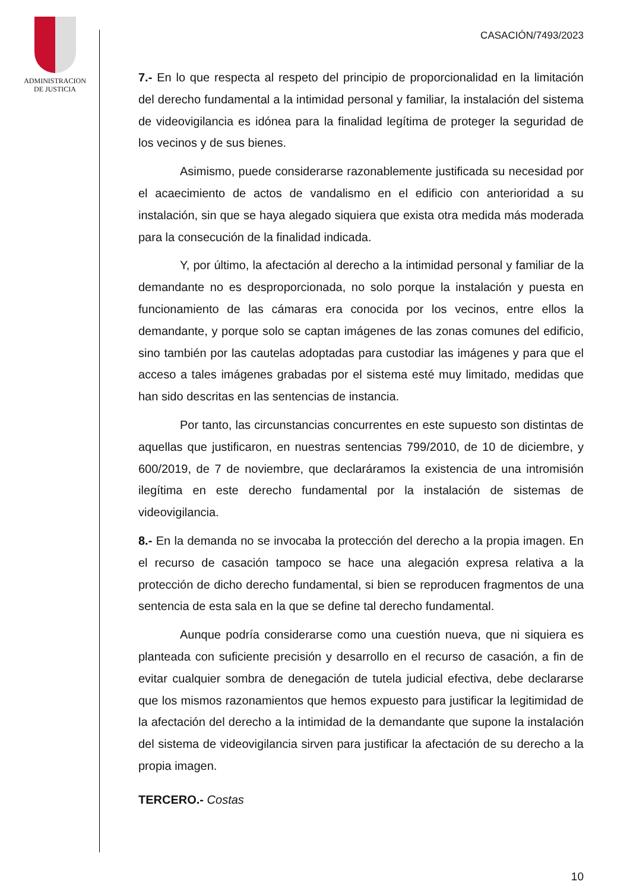ADMINISTRACION
DE JUSTICIA
CASACIÓN/7493/2023
7.- En lo que respecta al respeto del principio de proporcionalidad en la limitación del derecho fundamental a la intimidad personal y familiar, la instalación del sistema de videovigilancia es idónea para la finalidad legítima de proteger la seguridad de los vecinos y de sus bienes.
Asimismo, puede considerarse razonablemente justificada su necesidad por el acaecimiento de actos de vandalismo en el edificio con anterioridad a su instalación, sin que se haya alegado siquiera que exista otra medida más moderada para la consecución de la finalidad indicada.
Y, por último, la afectación al derecho a la intimidad personal y familiar de la demandante no es desproporcionada, no solo porque la instalación y puesta en funcionamiento de las cámaras era conocida por los vecinos, entre ellos la demandante, y porque solo se captan imágenes de las zonas comunes del edificio, sino también por las cautelas adoptadas para custodiar las imágenes y para que el acceso a tales imágenes grabadas por el sistema esté muy limitado, medidas que han sido descritas en las sentencias de instancia.
Por tanto, las circunstancias concurrentes en este supuesto son distintas de aquellas que justificaron, en nuestras sentencias 799/2010, de 10 de diciembre, y 600/2019, de 7 de noviembre, que declaráramos la existencia de una intromisión ilegítima en este derecho fundamental por la instalación de sistemas de videovigilancia.
8.- En la demanda no se invocaba la protección del derecho a la propia imagen. En el recurso de casación tampoco se hace una alegación expresa relativa a la protección de dicho derecho fundamental, si bien se reproducen fragmentos de una sentencia de esta sala en la que se define tal derecho fundamental.
Aunque podría considerarse como una cuestión nueva, que ni siquiera es planteada con suficiente precisión y desarrollo en el recurso de casación, a fin de evitar cualquier sombra de denegación de tutela judicial efectiva, debe declararse que los mismos razonamientos que hemos expuesto para justificar la legitimidad de la afectación del derecho a la intimidad de la demandante que supone la instalación del sistema de videovigilancia sirven para justificar la afectación de su derecho a la propia imagen.
TERCERO.- Costas
10